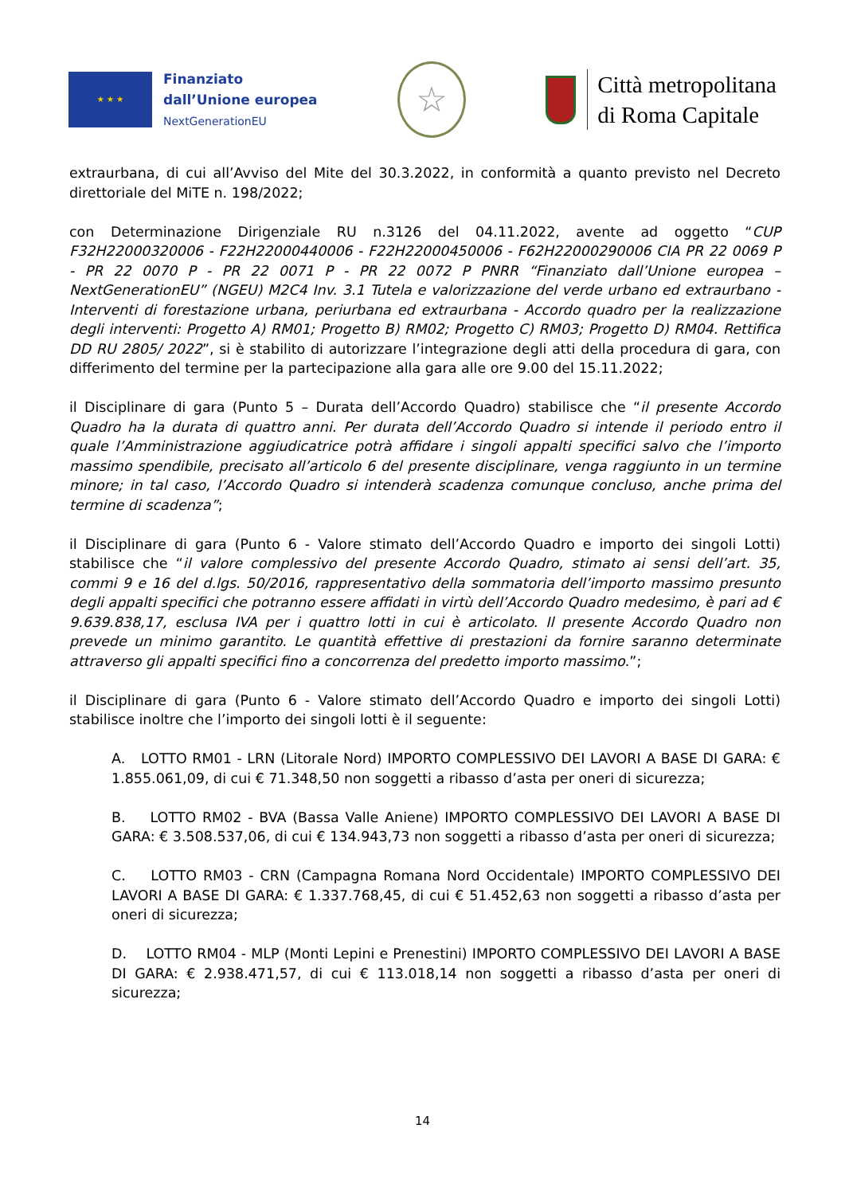★ ★ ★
Finanziato
dall’Unione europea
NextGenerationEU
☆
Città metropolitana
di Roma Capitale
extraurbana, di cui all’Avviso del Mite del 30.3.2022, in conformità a quanto previsto nel Decreto direttoriale del MiTE n. 198/2022;
con Determinazione Dirigenziale RU n.3126 del 04.11.2022, avente ad oggetto “CUP F32H22000320006 - F22H22000440006 - F22H22000450006 - F62H22000290006 CIA PR 22 0069 P - PR 22 0070 P - PR 22 0071 P - PR 22 0072 P PNRR “Finanziato dall’Unione europea – NextGenerationEU” (NGEU) M2C4 Inv. 3.1 Tutela e valorizzazione del verde urbano ed extraurbano - Interventi di forestazione urbana, periurbana ed extraurbana - Accordo quadro per la realizzazione degli interventi: Progetto A) RM01; Progetto B) RM02; Progetto C) RM03; Progetto D) RM04. Rettifica DD RU 2805/ 2022”, si è stabilito di autorizzare l’integrazione degli atti della procedura di gara, con differimento del termine per la partecipazione alla gara alle ore 9.00 del 15.11.2022;
il Disciplinare di gara (Punto 5 – Durata dell’Accordo Quadro) stabilisce che “il presente Accordo Quadro ha la durata di quattro anni. Per durata dell’Accordo Quadro si intende il periodo entro il quale l’Amministrazione aggiudicatrice potrà affidare i singoli appalti specifici salvo che l’importo massimo spendibile, precisato all’articolo 6 del presente disciplinare, venga raggiunto in un termine minore; in tal caso, l’Accordo Quadro si intenderà scadenza comunque concluso, anche prima del termine di scadenza”;
il Disciplinare di gara (Punto 6 - Valore stimato dell’Accordo Quadro e importo dei singoli Lotti) stabilisce che “il valore complessivo del presente Accordo Quadro, stimato ai sensi dell’art. 35, commi 9 e 16 del d.lgs. 50/2016, rappresentativo della sommatoria dell’importo massimo presunto degli appalti specifici che potranno essere affidati in virtù dell’Accordo Quadro medesimo, è pari ad € 9.639.838,17, esclusa IVA per i quattro lotti in cui è articolato. Il presente Accordo Quadro non prevede un minimo garantito. Le quantità effettive di prestazioni da fornire saranno determinate attraverso gli appalti specifici fino a concorrenza del predetto importo massimo.”;
il Disciplinare di gara (Punto 6 - Valore stimato dell’Accordo Quadro e importo dei singoli Lotti) stabilisce inoltre che l’importo dei singoli lotti è il seguente:
A. LOTTO RM01 - LRN (Litorale Nord) IMPORTO COMPLESSIVO DEI LAVORI A BASE DI GARA: € 1.855.061,09, di cui € 71.348,50 non soggetti a ribasso d’asta per oneri di sicurezza;
B. LOTTO RM02 - BVA (Bassa Valle Aniene) IMPORTO COMPLESSIVO DEI LAVORI A BASE DI GARA: € 3.508.537,06, di cui € 134.943,73 non soggetti a ribasso d’asta per oneri di sicurezza;
C. LOTTO RM03 - CRN (Campagna Romana Nord Occidentale) IMPORTO COMPLESSIVO DEI LAVORI A BASE DI GARA: € 1.337.768,45, di cui € 51.452,63 non soggetti a ribasso d’asta per oneri di sicurezza;
D. LOTTO RM04 - MLP (Monti Lepini e Prenestini) IMPORTO COMPLESSIVO DEI LAVORI A BASE DI GARA: € 2.938.471,57, di cui € 113.018,14 non soggetti a ribasso d’asta per oneri di sicurezza;
14